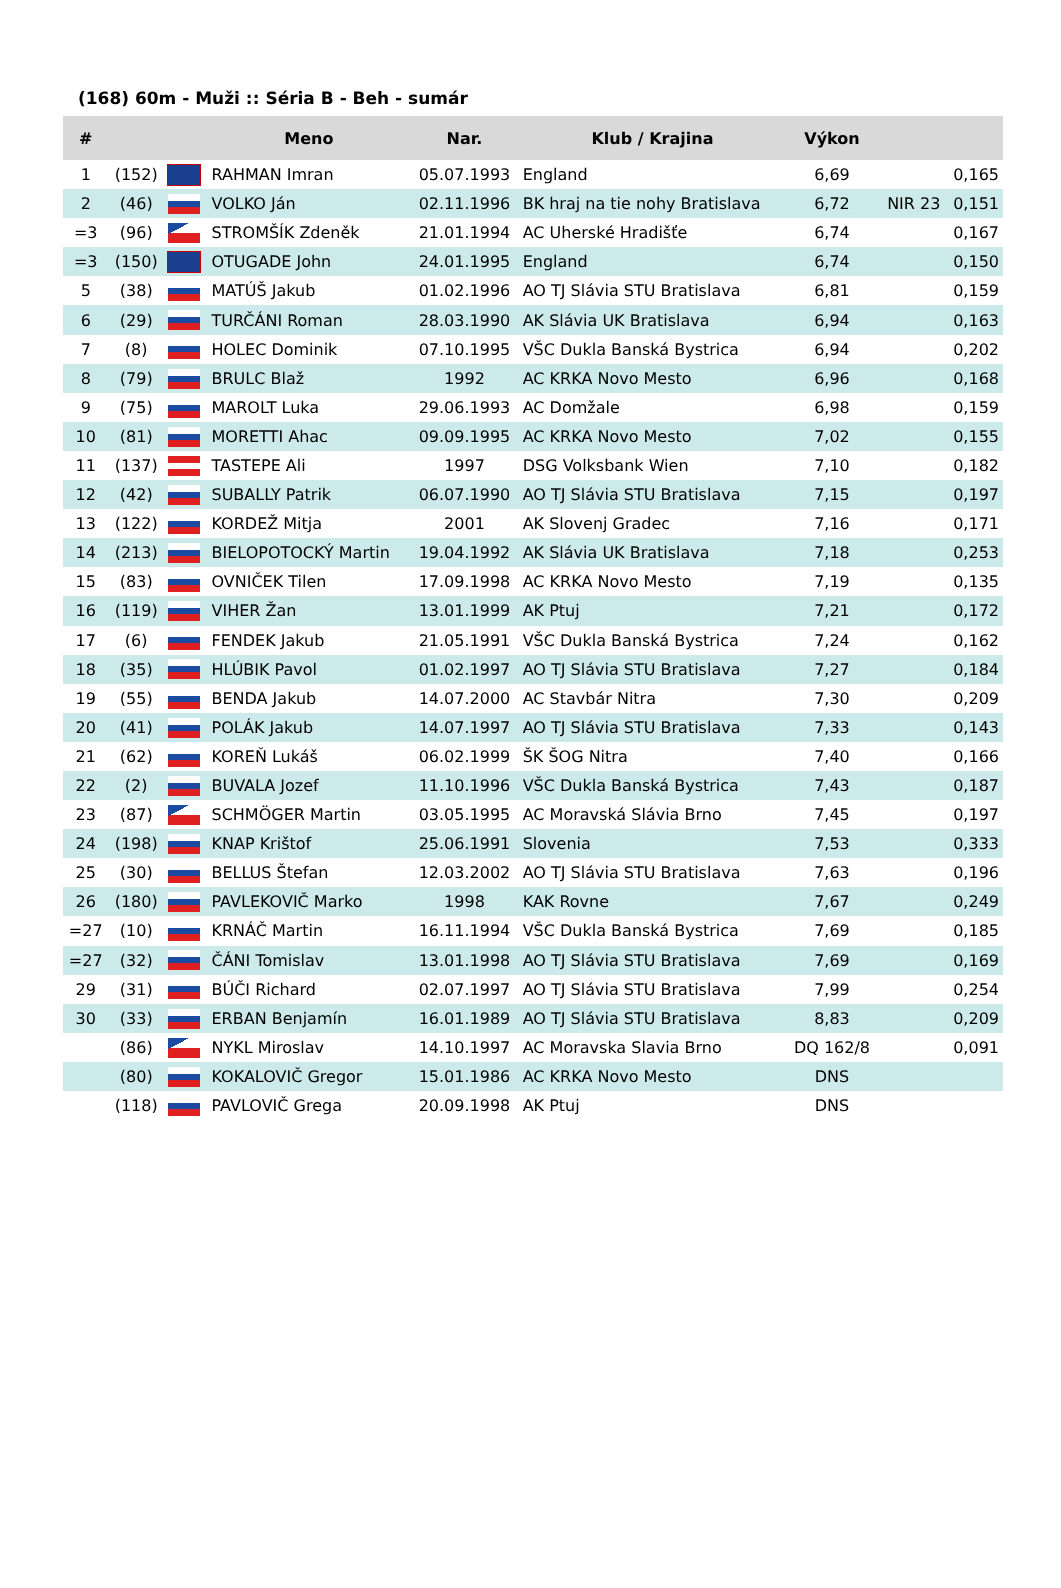(168) 60m - Muži :: Séria B - Beh - sumár
| # | | | Meno | Nar. | Klub / Krajina | Výkon | | |
| --- | --- | --- | --- | --- | --- | --- | --- | --- |
| 1 | (152) | | RAHMAN Imran | 05.07.1993 | England | 6,69 | | 0,165 |
| 2 | (46) | | VOLKO Ján | 02.11.1996 | BK hraj na tie nohy Bratislava | 6,72 | NIR 23 | 0,151 |
| =3 | (96) | | STROMŠÍK Zdeněk | 21.01.1994 | AC Uherské Hradišťe | 6,74 | | 0,167 |
| =3 | (150) | | OTUGADE John | 24.01.1995 | England | 6,74 | | 0,150 |
| 5 | (38) | | MATÚŠ Jakub | 01.02.1996 | AO TJ Slávia STU Bratislava | 6,81 | | 0,159 |
| 6 | (29) | | TURČÁNI Roman | 28.03.1990 | AK Slávia UK Bratislava | 6,94 | | 0,163 |
| 7 | (8) | | HOLEC Dominik | 07.10.1995 | VŠC Dukla Banská Bystrica | 6,94 | | 0,202 |
| 8 | (79) | | BRULC Blaž | 1992 | AC KRKA Novo Mesto | 6,96 | | 0,168 |
| 9 | (75) | | MAROLT Luka | 29.06.1993 | AC Domžale | 6,98 | | 0,159 |
| 10 | (81) | | MORETTI Ahac | 09.09.1995 | AC KRKA Novo Mesto | 7,02 | | 0,155 |
| 11 | (137) | | TASTEPE Ali | 1997 | DSG Volksbank Wien | 7,10 | | 0,182 |
| 12 | (42) | | SUBALLY Patrik | 06.07.1990 | AO TJ Slávia STU Bratislava | 7,15 | | 0,197 |
| 13 | (122) | | KORDEŽ Mitja | 2001 | AK Slovenj Gradec | 7,16 | | 0,171 |
| 14 | (213) | | BIELOPOTOCKÝ Martin | 19.04.1992 | AK Slávia UK Bratislava | 7,18 | | 0,253 |
| 15 | (83) | | OVNIČEK Tilen | 17.09.1998 | AC KRKA Novo Mesto | 7,19 | | 0,135 |
| 16 | (119) | | VIHER Žan | 13.01.1999 | AK Ptuj | 7,21 | | 0,172 |
| 17 | (6) | | FENDEK Jakub | 21.05.1991 | VŠC Dukla Banská Bystrica | 7,24 | | 0,162 |
| 18 | (35) | | HLÚBIK Pavol | 01.02.1997 | AO TJ Slávia STU Bratislava | 7,27 | | 0,184 |
| 19 | (55) | | BENDA Jakub | 14.07.2000 | AC Stavbár Nitra | 7,30 | | 0,209 |
| 20 | (41) | | POLÁK Jakub | 14.07.1997 | AO TJ Slávia STU Bratislava | 7,33 | | 0,143 |
| 21 | (62) | | KOREŇ Lukáš | 06.02.1999 | ŠK ŠOG Nitra | 7,40 | | 0,166 |
| 22 | (2) | | BUVALA Jozef | 11.10.1996 | VŠC Dukla Banská Bystrica | 7,43 | | 0,187 |
| 23 | (87) | | SCHMÖGER Martin | 03.05.1995 | AC Moravská Slávia Brno | 7,45 | | 0,197 |
| 24 | (198) | | KNAP Krištof | 25.06.1991 | Slovenia | 7,53 | | 0,333 |
| 25 | (30) | | BELLUS Štefan | 12.03.2002 | AO TJ Slávia STU Bratislava | 7,63 | | 0,196 |
| 26 | (180) | | PAVLEKOVIČ Marko | 1998 | KAK Rovne | 7,67 | | 0,249 |
| =27 | (10) | | KRNÁČ Martin | 16.11.1994 | VŠC Dukla Banská Bystrica | 7,69 | | 0,185 |
| =27 | (32) | | ČÁNI Tomislav | 13.01.1998 | AO TJ Slávia STU Bratislava | 7,69 | | 0,169 |
| 29 | (31) | | BÚČI Richard | 02.07.1997 | AO TJ Slávia STU Bratislava | 7,99 | | 0,254 |
| 30 | (33) | | ERBAN Benjamín | 16.01.1989 | AO TJ Slávia STU Bratislava | 8,83 | | 0,209 |
| | (86) | | NYKL Miroslav | 14.10.1997 | AC Moravska Slavia Brno | DQ 162/8 | | 0,091 |
| | (80) | | KOKALOVIČ Gregor | 15.01.1986 | AC KRKA Novo Mesto | DNS | | |
| | (118) | | PAVLOVIČ Grega | 20.09.1998 | AK Ptuj | DNS | | |